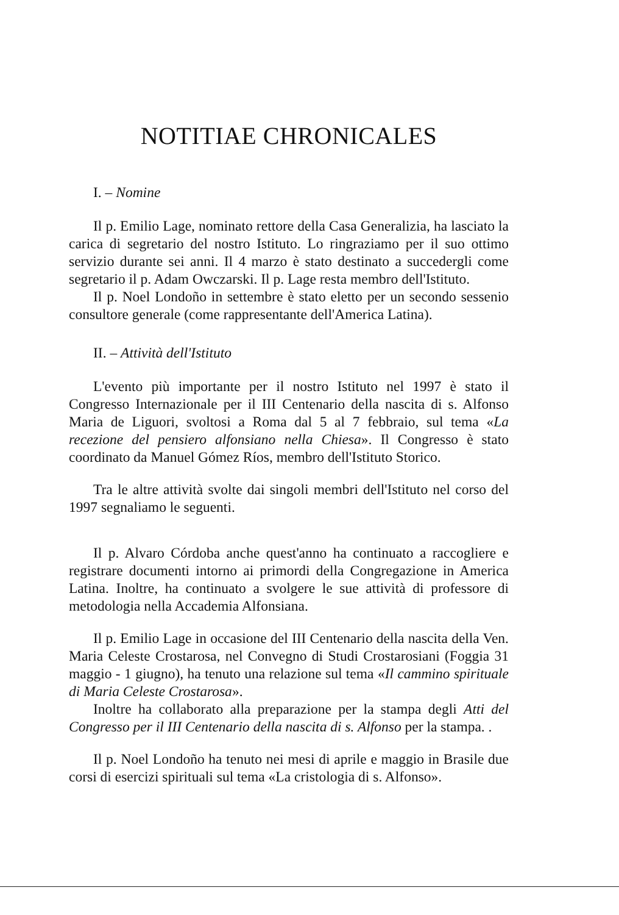NOTITIAE CHRONICALES
I. – Nomine
Il p. Emilio Lage, nominato rettore della Casa Generalizia, ha lasciato la carica di segretario del nostro Istituto. Lo ringraziamo per il suo ottimo servizio durante sei anni. Il 4 marzo è stato destinato a succedergli come segretario il p. Adam Owczarski. Il p. Lage resta membro dell'Istituto.
Il p. Noel Londoño in settembre è stato eletto per un secondo sessenio consultore generale (come rappresentante dell'America Latina).
II. – Attività dell'Istituto
L'evento più importante per il nostro Istituto nel 1997 è stato il Congresso Internazionale per il III Centenario della nascita di s. Alfonso Maria de Liguori, svoltosi a Roma dal 5 al 7 febbraio, sul tema «La recezione del pensiero alfonsiano nella Chiesa». Il Congresso è stato coordinato da Manuel Gómez Ríos, membro dell'Istituto Storico.
Tra le altre attività svolte dai singoli membri dell'Istituto nel corso del 1997 segnaliamo le seguenti.
Il p. Alvaro Córdoba anche quest'anno ha continuato a raccogliere e registrare documenti intorno ai primordi della Congregazione in America Latina. Inoltre, ha continuato a svolgere le sue attività di professore di metodologia nella Accademia Alfonsiana.
Il p. Emilio Lage in occasione del III Centenario della nascita della Ven. Maria Celeste Crostarosa, nel Convegno di Studi Crostarosiani (Foggia 31 maggio - 1 giugno), ha tenuto una relazione sul tema «Il cammino spirituale di Maria Celeste Crostarosa».
Inoltre ha collaborato alla preparazione per la stampa degli Atti del Congresso per il III Centenario della nascita di s. Alfonso per la stampa. .
Il p. Noel Londoño ha tenuto nei mesi di aprile e maggio in Brasile due corsi di esercizi spirituali sul tema «La cristologia di s. Alfonso».